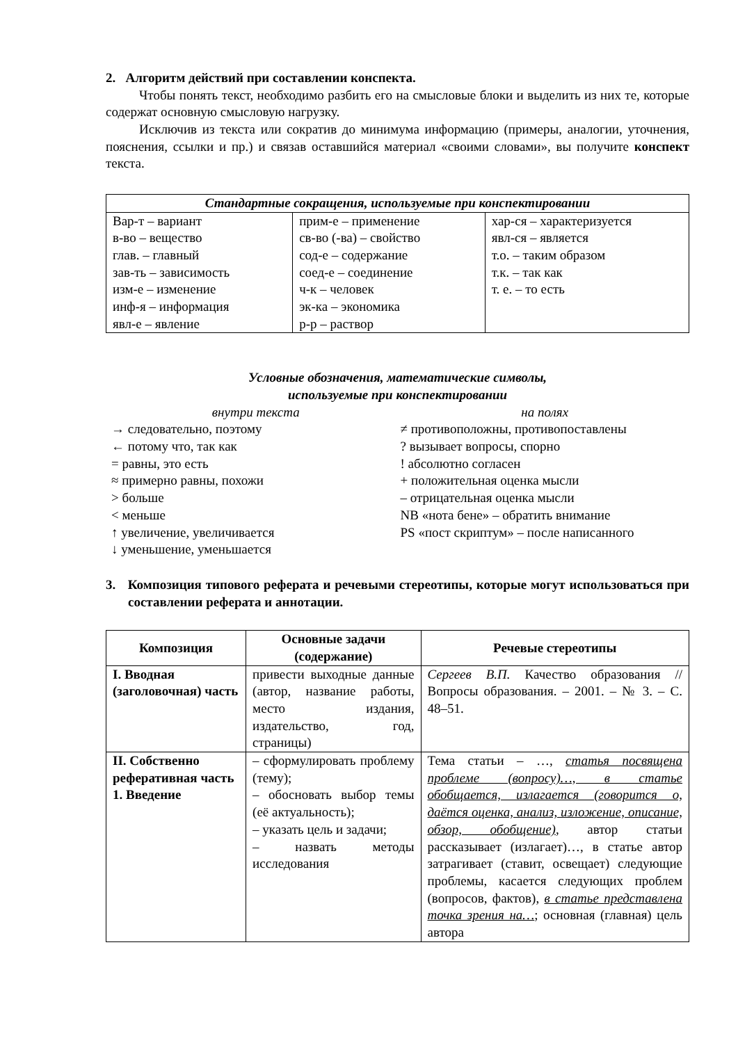2. Алгоритм действий при составлении конспекта.
Чтобы понять текст, необходимо разбить его на смысловые блоки и выделить из них те, которые содержат основную смысловую нагрузку.
Исключив из текста или сократив до минимума информацию (примеры, аналогии, уточнения, пояснения, ссылки и пр.) и связав оставшийся материал «своими словами», вы получите конспект текста.
| Стандартные сокращения, используемые при конспектировании | | |
| --- | --- | --- |
| Вар-т – вариант в-во – вещество глав. – главный зав-ть – зависимость изм-е – изменение инф-я – информация явл-е – явление | прим-е – применение св-во (-ва) – свойство сод-е – содержание соед-е – соединение ч-к – человек эк-ка – экономика р-р – раствор | хар-ся – характеризуется явл-ся – является т.о. – таким образом т.к. – так как т. е. – то есть |
Условные обозначения, математические символы,
используемые при конспектировании
внутри текста
→ следовательно, поэтому
← потому что, так как
= равны, это есть
≈ примерно равны, похожи
> больше
< меньше
↑ увеличение, увеличивается
↓ уменьшение, уменьшается
на полях
≠ противоположны, противопоставлены
? вызывает вопросы, спорно
! абсолютно согласен
+ положительная оценка мысли
– отрицательная оценка мысли
NB «нота бене» – обратить внимание
PS «пост скриптум» – после написанного
3. Композиция типового реферата и речевыми стереотипы, которые могут использоваться при составлении реферата и аннотации.
| Композиция | Основные задачи (содержание) | Речевые стереотипы |
| --- | --- | --- |
| I. Вводная (заголовочная) часть | привести выходные данные (автор, название работы, место издания, издательство, год, страницы) | Сергеев В.П. Качество образования // Вопросы образования. – 2001. – № 3. – С. 48–51. |
| II. Собственно реферативная часть 1. Введение | – сформулировать проблему (тему); – обосновать выбор темы (её актуальность); – указать цель и задачи; – назвать методы исследования | Тема статьи – …, статья посвящена проблеме (вопросу)…, в статье обобщается, излагается (говорится о, даётся оценка, анализ, изложение, описание, обзор, обобщение) , автор статьи рассказывает (излагает)…, в статье автор затрагивает (ставит, освещает) следующие проблемы, касается следующих проблем (вопросов, фактов), в статье представлена точка зрения на… ; основная (главная) цель автора |